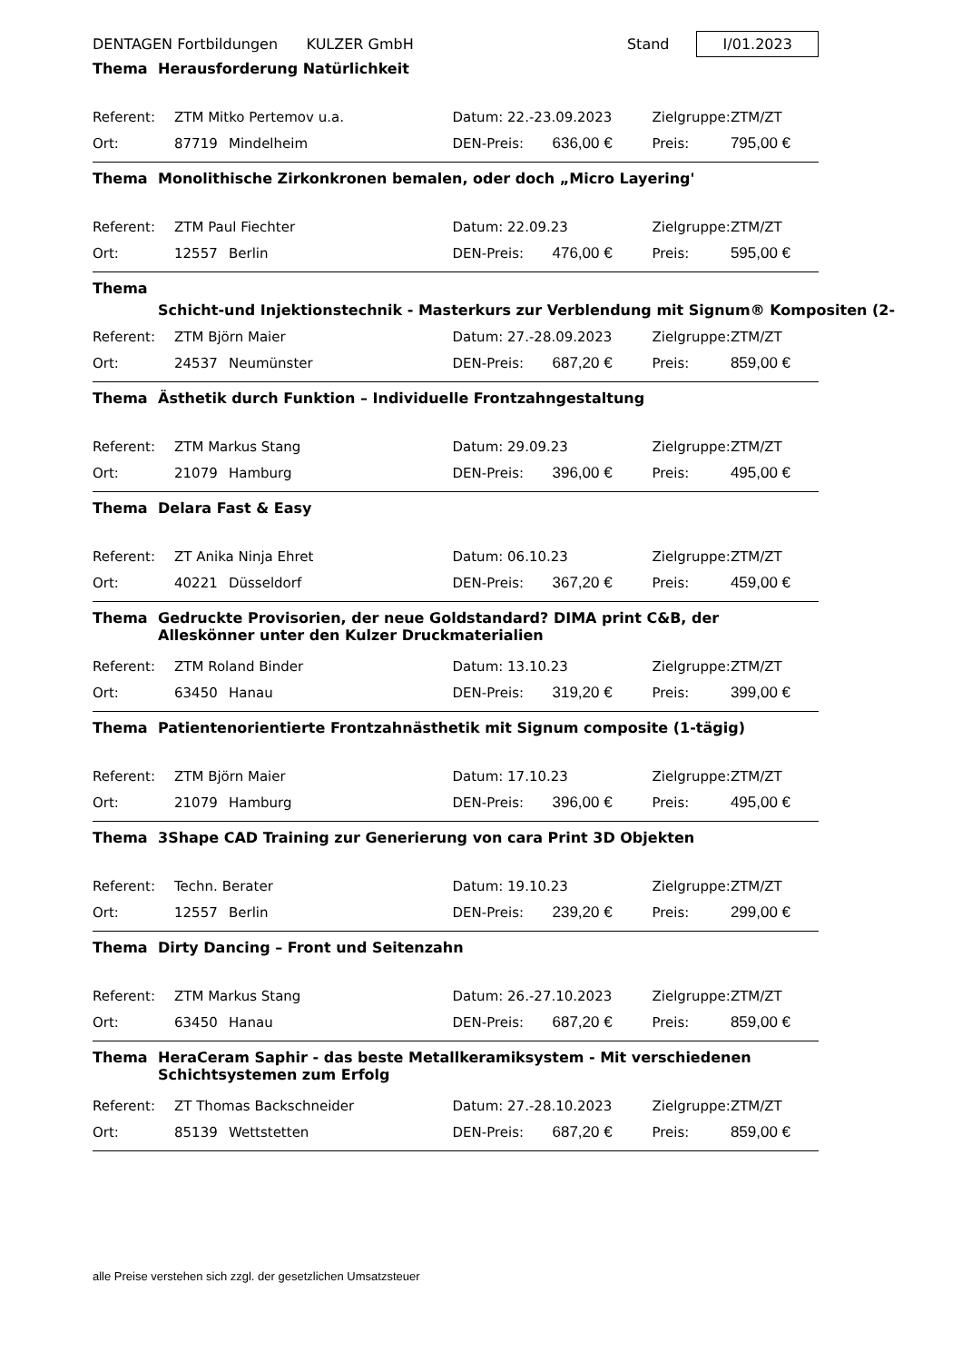DENTAGEN Fortbildungen KULZER GmbH Stand I/01.2023
Thema Herausforderung Natürlichkeit
| Referent: | ZTM Mitko Pertemov u.a. | | Datum: 22.-23.09.2023 | | Zielgruppe: | ZTM/ZT |
| Ort: | 87719 | Mindelheim | DEN-Preis: | 636,00 € | Preis: | 795,00 € |
Thema Monolithische Zirkonkronen bemalen, oder doch „Micro Layering'
| Referent: | ZTM Paul Fiechter | | Datum: 22.09.23 | | Zielgruppe: | ZTM/ZT |
| Ort: | 12557 | Berlin | DEN-Preis: | 476,00 € | Preis: | 595,00 € |
Thema Schicht-und Injektionstechnik - Masterkurs zur Verblendung mit Signum® Kompositen (2-
| Referent: | ZTM Björn Maier | | Datum: 27.-28.09.2023 | | Zielgruppe: | ZTM/ZT |
| Ort: | 24537 | Neumünster | DEN-Preis: | 687,20 € | Preis: | 859,00 € |
Thema Ästhetik durch Funktion – Individuelle Frontzahngestaltung
| Referent: | ZTM Markus Stang | | Datum: 29.09.23 | | Zielgruppe: | ZTM/ZT |
| Ort: | 21079 | Hamburg | DEN-Preis: | 396,00 € | Preis: | 495,00 € |
Thema Delara Fast & Easy
| Referent: | ZT Anika Ninja Ehret | | Datum: 06.10.23 | | Zielgruppe: | ZTM/ZT |
| Ort: | 40221 | Düsseldorf | DEN-Preis: | 367,20 € | Preis: | 459,00 € |
Thema Gedruckte Provisorien, der neue Goldstandard? DIMA print C&B, der Alleskönner unter den Kulzer Druckmaterialien
| Referent: | ZTM Roland Binder | | Datum: 13.10.23 | | Zielgruppe: | ZTM/ZT |
| Ort: | 63450 | Hanau | DEN-Preis: | 319,20 € | Preis: | 399,00 € |
Thema Patientenorientierte Frontzahnästhetik mit Signum composite (1-tägig)
| Referent: | ZTM Björn Maier | | Datum: 17.10.23 | | Zielgruppe: | ZTM/ZT |
| Ort: | 21079 | Hamburg | DEN-Preis: | 396,00 € | Preis: | 495,00 € |
Thema 3Shape CAD Training zur Generierung von cara Print 3D Objekten
| Referent: | Techn. Berater | | Datum: 19.10.23 | | Zielgruppe: | ZTM/ZT |
| Ort: | 12557 | Berlin | DEN-Preis: | 239,20 € | Preis: | 299,00 € |
Thema Dirty Dancing – Front und Seitenzahn
| Referent: | ZTM Markus Stang | | Datum: 26.-27.10.2023 | | Zielgruppe: | ZTM/ZT |
| Ort: | 63450 | Hanau | DEN-Preis: | 687,20 € | Preis: | 859,00 € |
Thema HeraCeram Saphir - das beste Metallkeramiksystem - Mit verschiedenen Schichtsystemen zum Erfolg
| Referent: | ZT Thomas Backschneider | | Datum: 27.-28.10.2023 | | Zielgruppe: | ZTM/ZT |
| Ort: | 85139 | Wettstetten | DEN-Preis: | 687,20 € | Preis: | 859,00 € |
alle Preise verstehen sich zzgl. der gesetzlichen Umsatzsteuer